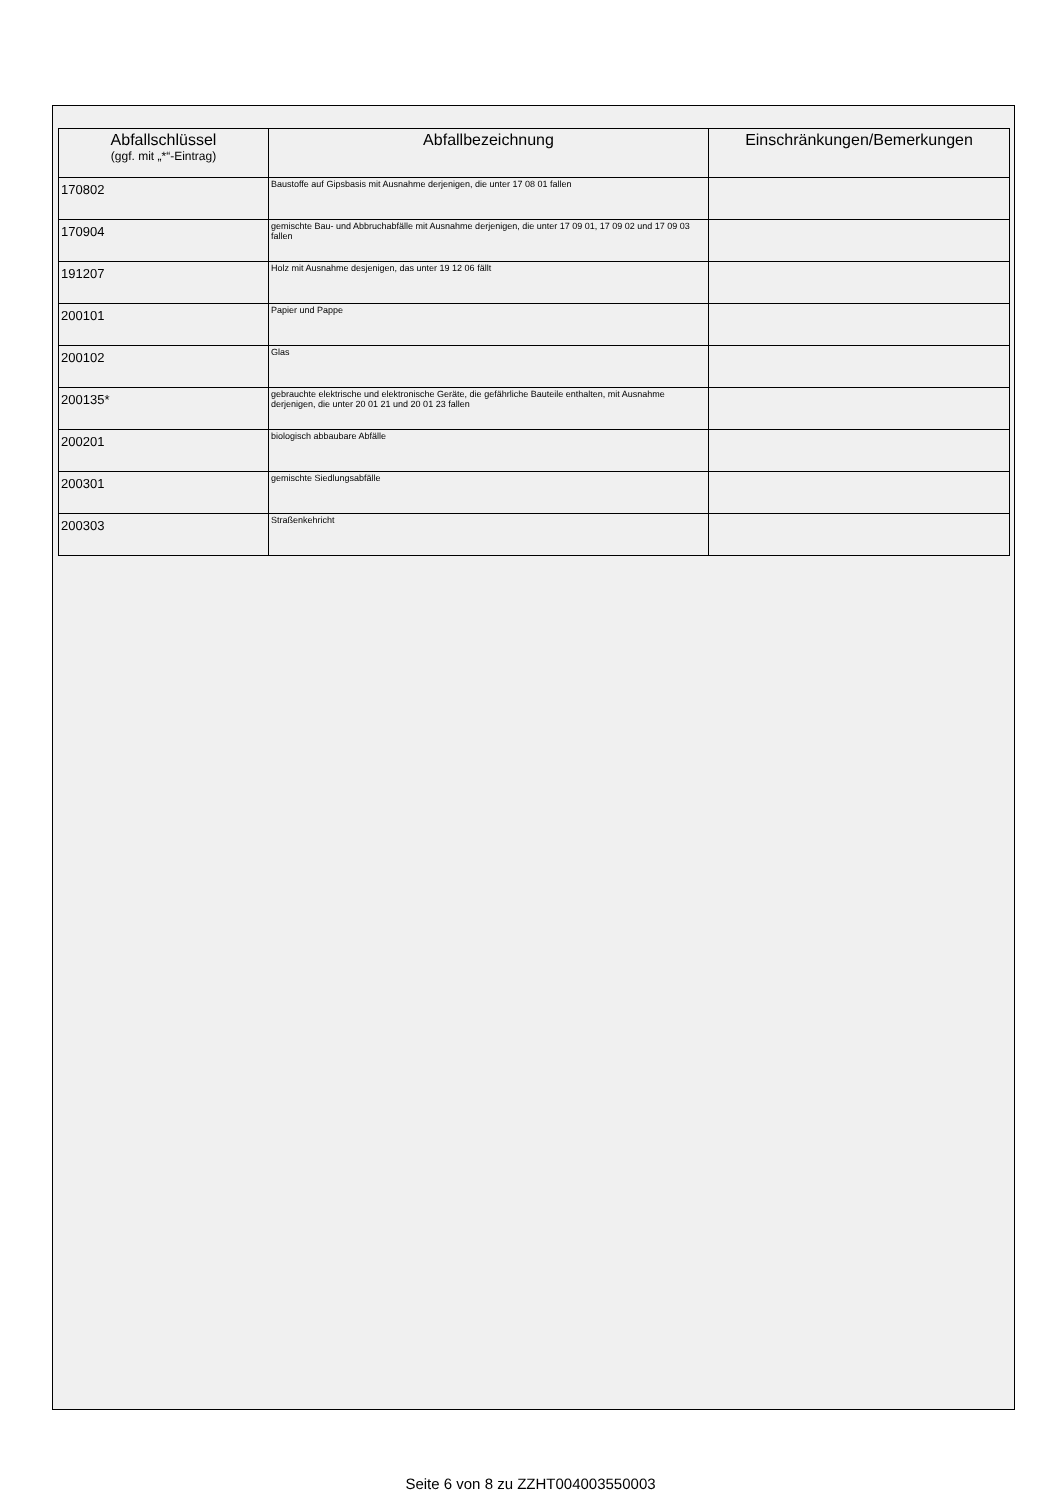| Abfallschlüssel (ggf. mit „*“-Eintrag) | Abfallbezeichnung | Einschränkungen/Bemerkungen |
| --- | --- | --- |
| 170802 | Baustoffe auf Gipsbasis mit Ausnahme derjenigen, die unter 17 08 01 fallen | |
| 170904 | gemischte Bau- und Abbruchabfälle mit Ausnahme derjenigen, die unter 17 09 01, 17 09 02 und 17 09 03 fallen | |
| 191207 | Holz mit Ausnahme desjenigen, das unter 19 12 06 fällt | |
| 200101 | Papier und Pappe | |
| 200102 | Glas | |
| 200135* | gebrauchte elektrische und elektronische Geräte, die gefährliche Bauteile enthalten, mit Ausnahme derjenigen, die unter 20 01 21 und 20 01 23 fallen | |
| 200201 | biologisch abbaubare Abfälle | |
| 200301 | gemischte Siedlungsabfälle | |
| 200303 | Straßenkehricht | |
Seite 6 von 8 zu ZZHT004003550003